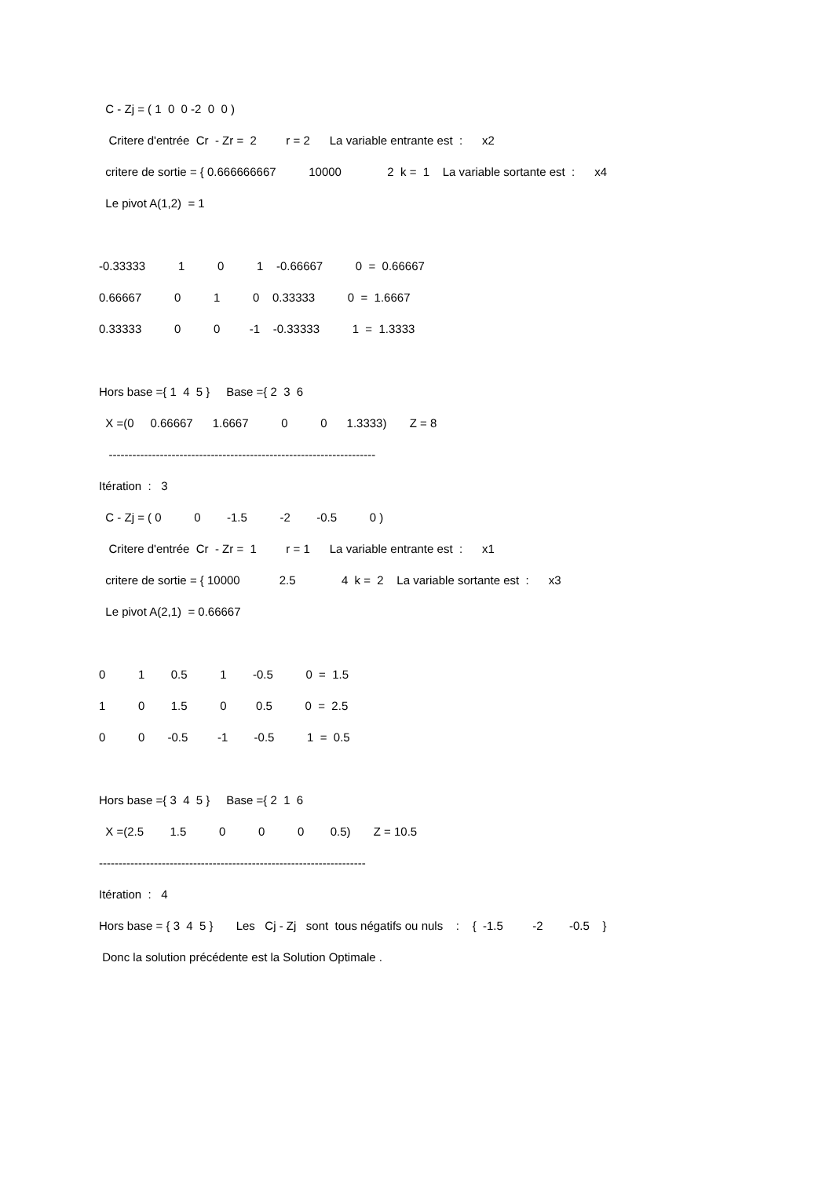C - Zj = ( 1 0 0 -2 0 0 )
Critere d'entrée Cr - Zr = 2 r = 2 La variable entrante est : x2
critere de sortie = { 0.666666667 10000 2 k = 1 La variable sortante est : x4
Le pivot A(1,2) = 1
-0.33333 1 0 1 -0.66667 0 = 0.66667
0.66667 0 1 0 0.33333 0 = 1.6667
0.33333 0 0 -1 -0.33333 1 = 1.3333
Hors base ={ 1 4 5 } Base ={ 2 3 6
X =(0 0.66667 1.6667 0 0 1.3333) Z = 8
--------------------------------------------------------------------
Itération : 3
C - Zj = ( 0 0 -1.5 -2 -0.5 0 )
Critere d'entrée Cr - Zr = 1 r = 1 La variable entrante est : x1
critere de sortie = { 10000 2.5 4 k = 2 La variable sortante est : x3
Le pivot A(2,1) = 0.66667
0 1 0.5 1 -0.5 0 = 1.5
1 0 1.5 0 0.5 0 = 2.5
0 0 -0.5 -1 -0.5 1 = 0.5
Hors base ={ 3 4 5 } Base ={ 2 1 6
X =(2.5 1.5 0 0 0 0.5) Z = 10.5
--------------------------------------------------------------------
Itération : 4
Hors base = { 3 4 5 } Les Cj - Zj sont tous négatifs ou nuls : { -1.5 -2 -0.5 }
Donc la solution précédente est la Solution Optimale .